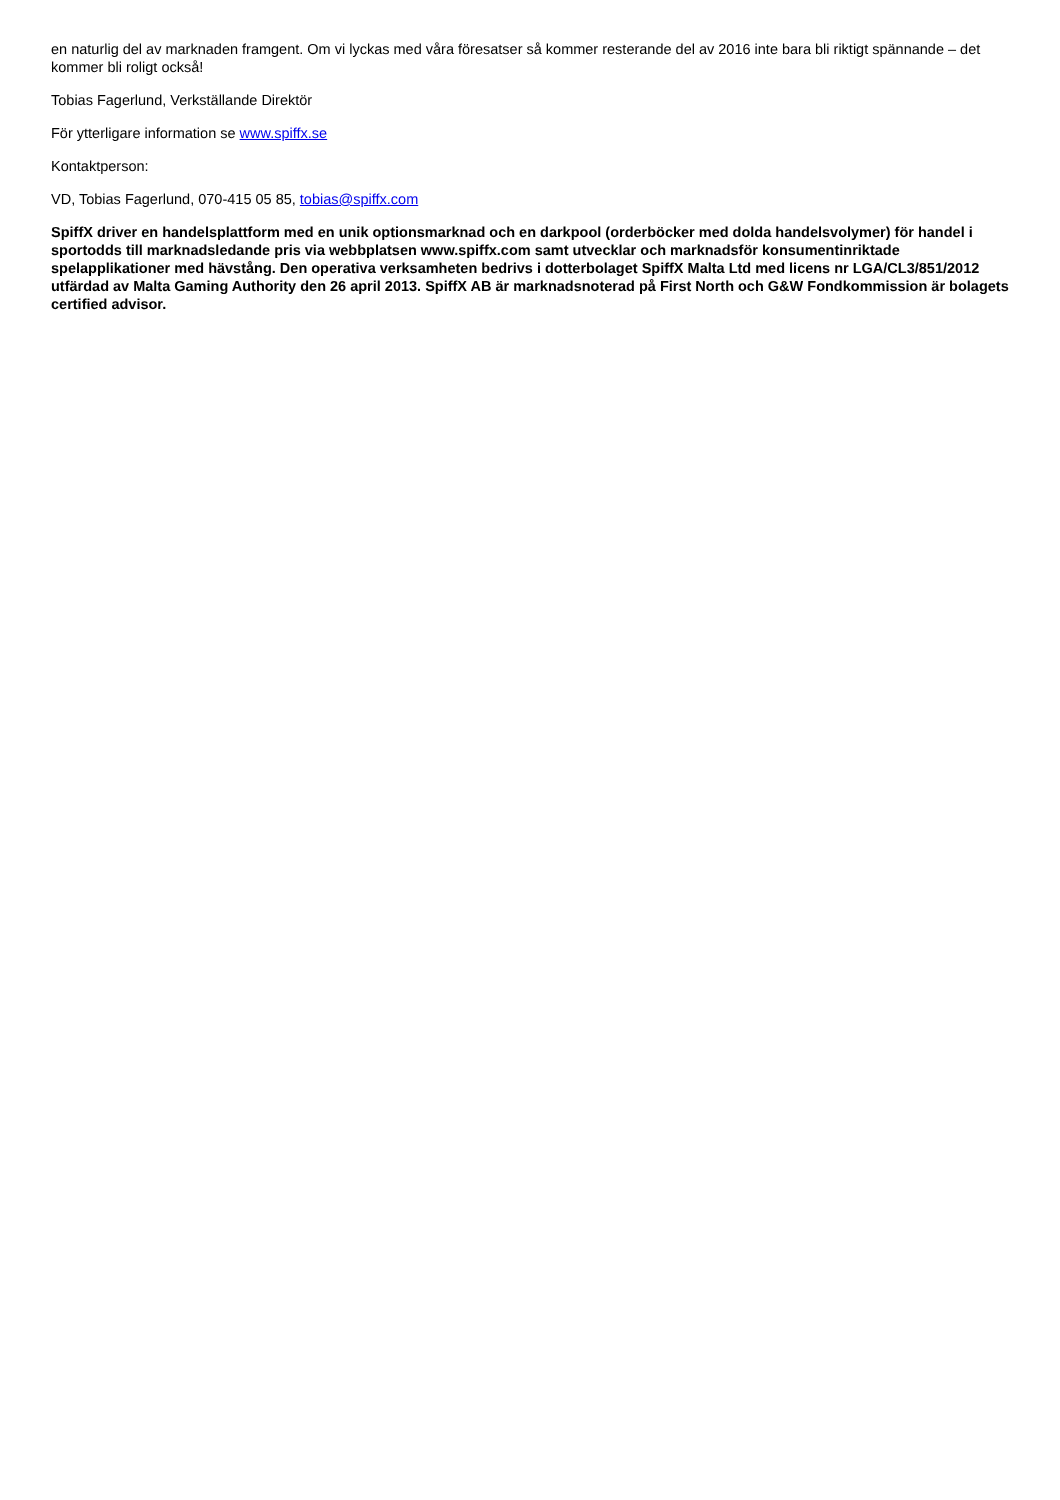en naturlig del av marknaden framgent. Om vi lyckas med våra föresatser så kommer resterande del av 2016 inte bara bli riktigt spännande – det kommer bli roligt också!
Tobias Fagerlund, Verkställande Direktör
För ytterligare information se www.spiffx.se
Kontaktperson:
VD, Tobias Fagerlund, 070-415 05 85, tobias@spiffx.com
SpiffX driver en handelsplattform med en unik optionsmarknad och en darkpool (orderböcker med dolda handelsvolymer) för handel i sportodds till marknadsledande pris via webbplatsen www.spiffx.com samt utvecklar och marknadsför konsumentinriktade spelapplikationer med hävstång. Den operativa verksamheten bedrivs i dotterbolaget SpiffX Malta Ltd med licens nr LGA/CL3/851/2012 utfärdad av Malta Gaming Authority den 26 april 2013. SpiffX AB är marknadsnoterad på First North och G&W Fondkommission är bolagets certified advisor.